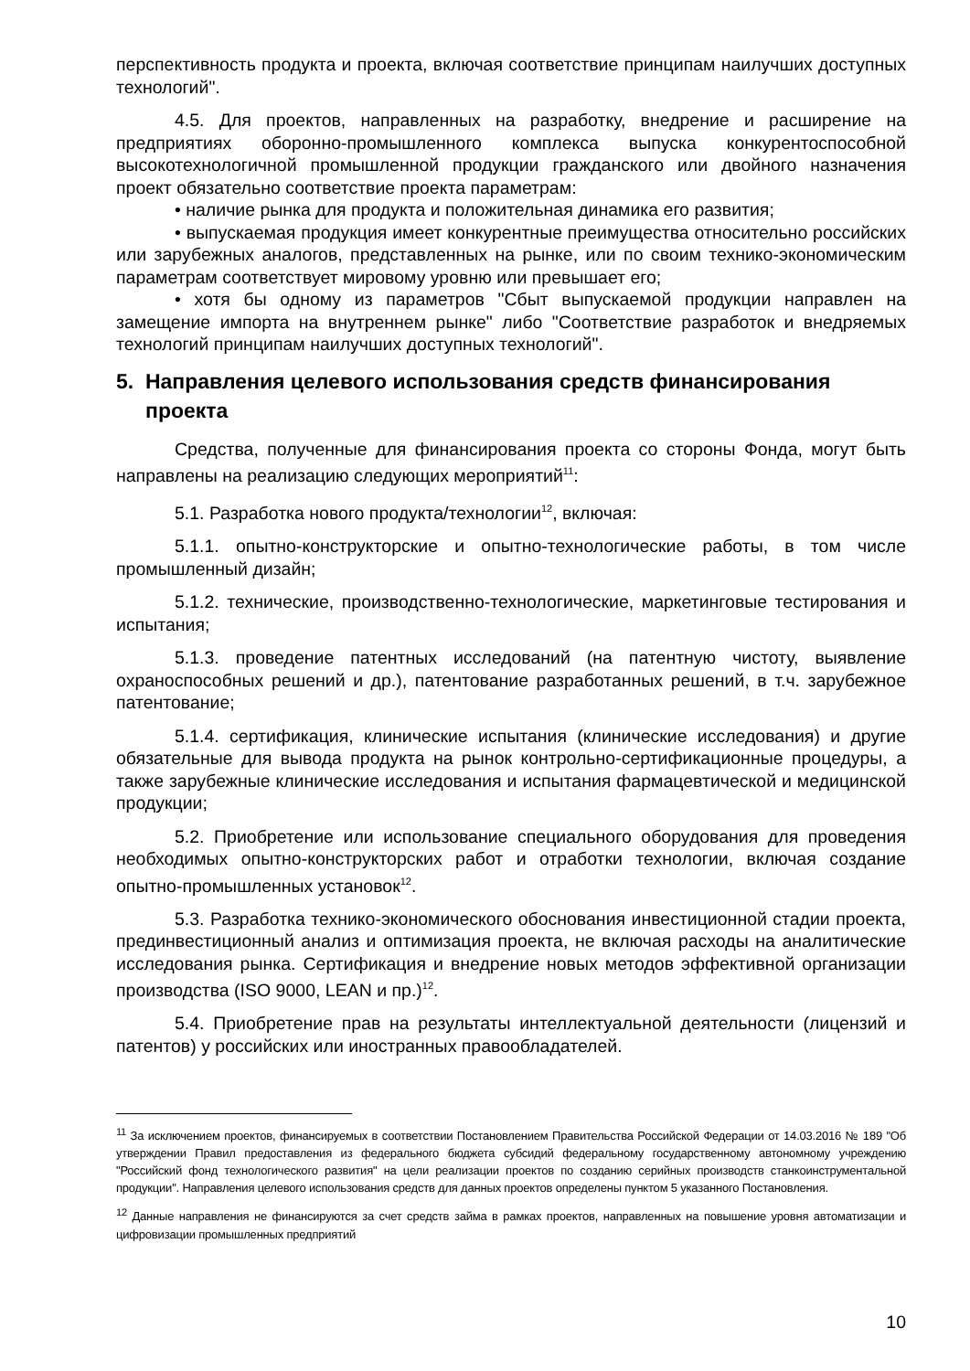перспективность продукта и проекта, включая соответствие принципам наилучших доступных технологий".
4.5. Для проектов, направленных на разработку, внедрение и расширение на предприятиях оборонно-промышленного комплекса выпуска конкурентоспособной высокотехнологичной промышленной продукции гражданского или двойного назначения проект обязательно соответствие проекта параметрам:
• наличие рынка для продукта и положительная динамика его развития;
• выпускаемая продукция имеет конкурентные преимущества относительно российских или зарубежных аналогов, представленных на рынке, или по своим технико-экономическим параметрам соответствует мировому уровню или превышает его;
• хотя бы одному из параметров "Сбыт выпускаемой продукции направлен на замещение импорта на внутреннем рынке" либо "Соответствие разработок и внедряемых технологий принципам наилучших доступных технологий".
5. Направления целевого использования средств финансирования проекта
Средства, полученные для финансирования проекта со стороны Фонда, могут быть направлены на реализацию следующих мероприятий<sup>11</sup>:
5.1. Разработка нового продукта/технологии<sup>12</sup>, включая:
5.1.1. опытно-конструкторские и опытно-технологические работы, в том числе промышленный дизайн;
5.1.2. технические, производственно-технологические, маркетинговые тестирования и испытания;
5.1.3. проведение патентных исследований (на патентную чистоту, выявление охраноспособных решений и др.), патентование разработанных решений, в т.ч. зарубежное патентование;
5.1.4. сертификация, клинические испытания (клинические исследования) и другие обязательные для вывода продукта на рынок контрольно-сертификационные процедуры, а также зарубежные клинические исследования и испытания фармацевтической и медицинской продукции;
5.2. Приобретение или использование специального оборудования для проведения необходимых опытно-конструкторских работ и отработки технологии, включая создание опытно-промышленных установок<sup>12</sup>.
5.3. Разработка технико-экономического обоснования инвестиционной стадии проекта, прединвестиционный анализ и оптимизация проекта, не включая расходы на аналитические исследования рынка. Сертификация и внедрение новых методов эффективной организации производства (ISO 9000, LEAN и пр.)<sup>12</sup>.
5.4. Приобретение прав на результаты интеллектуальной деятельности (лицензий и патентов) у российских или иностранных правообладателей.
<sup>11</sup> За исключением проектов, финансируемых в соответствии Постановлением Правительства Российской Федерации от 14.03.2016 № 189 "Об утверждении Правил предоставления из федерального бюджета субсидий федеральному государственному автономному учреждению "Российский фонд технологического развития" на цели реализации проектов по созданию серийных производств станкоинструментальной продукции". Направления целевого использования средств для данных проектов определены пунктом 5 указанного Постановления.
<sup>12</sup> Данные направления не финансируются за счет средств займа в рамках проектов, направленных на повышение уровня автоматизации и цифровизации промышленных предприятий
10